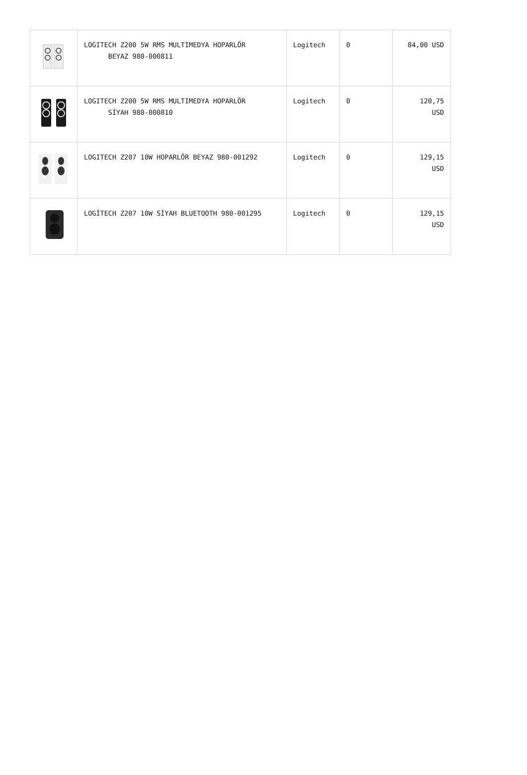| | LOGITECH Z200 5W RMS MULTIMEDYA HOPARLÖR BEYAZ 980-000811 | Logitech | 0 | 84,00 USD |
| | LOGITECH Z200 5W RMS MULTIMEDYA HOPARLÖR SİYAH 980-000810 | Logitech | 0 | 120,75 USD |
| | LOGITECH Z207 10W HOPARLÖR BEYAZ 980-001292 | Logitech | 0 | 129,15 USD |
| | LOGİTECH Z207 10W SİYAH BLUETOOTH 980-001295 | Logitech | 0 | 129,15 USD |